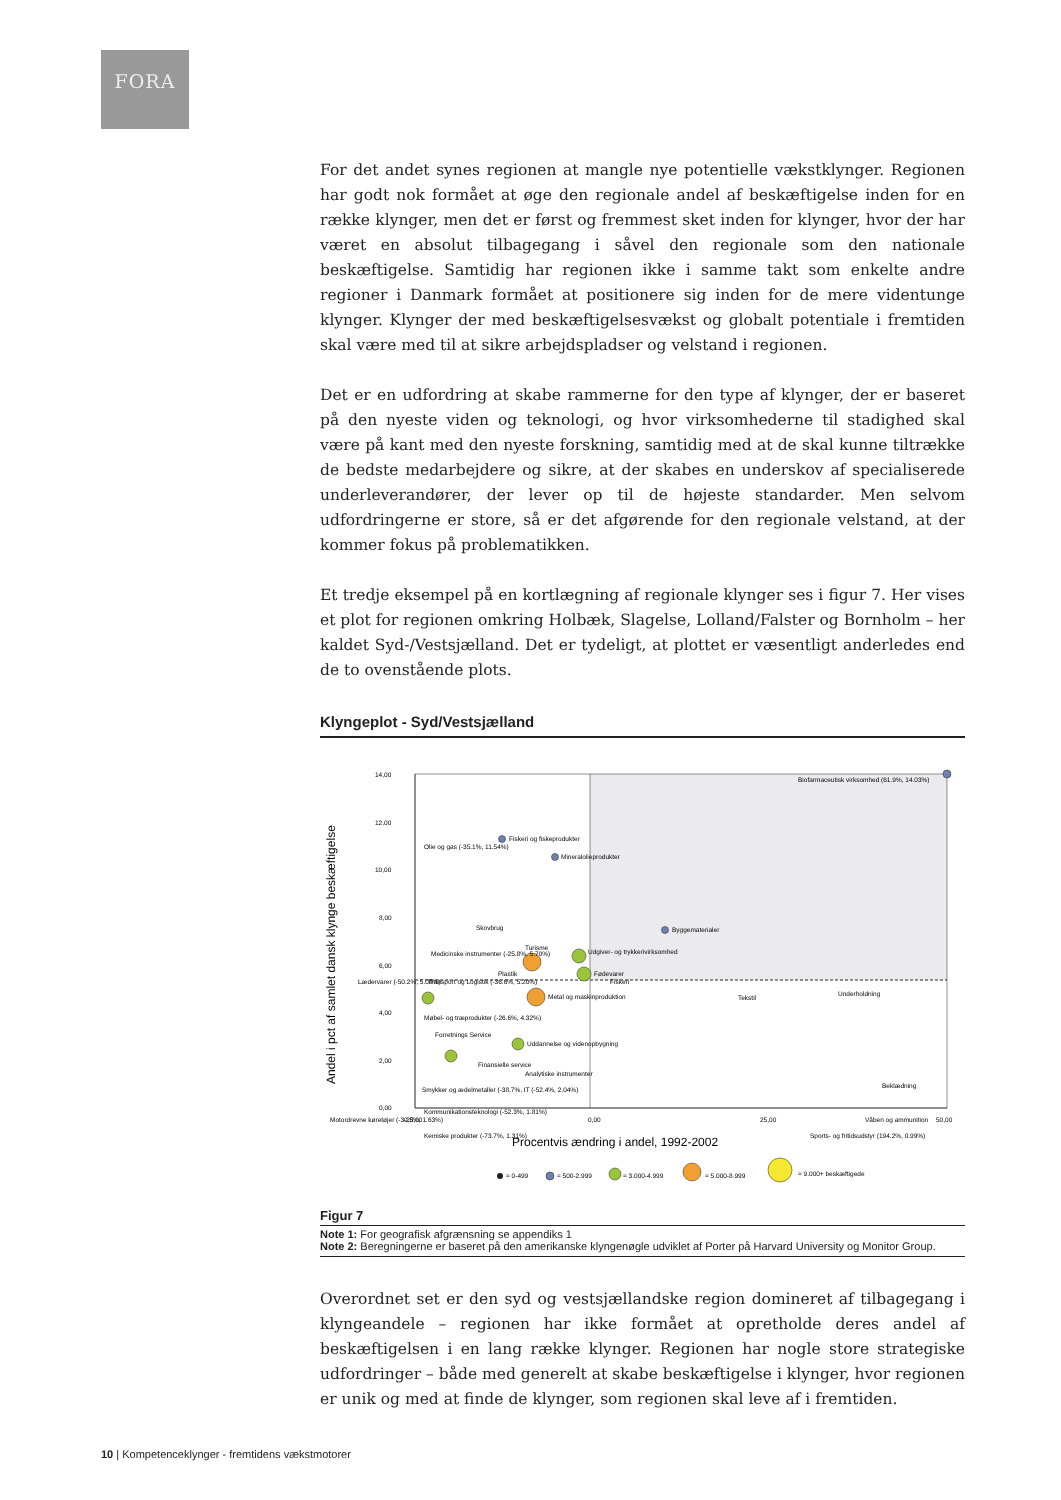FORA
For det andet synes regionen at mangle nye potentielle vækstklynger. Regionen har godt nok formået at øge den regionale andel af beskæftigelse inden for en række klynger, men det er først og fremmest sket inden for klynger, hvor der har været en absolut tilbagegang i såvel den regionale som den nationale beskæftigelse. Samtidig har regionen ikke i samme takt som enkelte andre regioner i Danmark formået at positionere sig inden for de mere videntunge klynger. Klynger der med beskæftigelsesvækst og globalt potentiale i fremtiden skal være med til at sikre arbejdspladser og velstand i regionen.
Det er en udfordring at skabe rammerne for den type af klynger, der er baseret på den nyeste viden og teknologi, og hvor virksomhederne til stadighed skal være på kant med den nyeste forskning, samtidig med at de skal kunne tiltrække de bedste medarbejdere og sikre, at der skabes en underskov af specialiserede underleverandører, der lever op til de højeste standarder. Men selvom udfordringerne er store, så er det afgørende for den regionale velstand, at der kommer fokus på problematikken.
Et tredje eksempel på en kortlægning af regionale klynger ses i figur 7. Her vises et plot for regionen omkring Holbæk, Slagelse, Lolland/Falster og Bornholm – her kaldet Syd-/Vestsjælland. Det er tydeligt, at plottet er væsentligt anderledes end de to ovenstående plots.
Klyngeplot - Syd/Vestsjælland
14,00
12,00
10,00
8,00
6,00
4,00
2,00
0,00
-25,00
0,00
25,00
50,00
Andel i pct af samlet dansk klynge beskæftigelse
Procentvis ændring i andel, 1992-2002
Biofarmaceutisk virksomhed (61.9%, 14.03%)
Fiskeri og fiskeprodukter
Olie og gas (-35.1%, 11.54%)
Mineralolieprodukter
Skovbrug
Byggematerialer
Turisme
Udgiver- og trykkerivirksomhed
Fødevarer
Plastik
Medicinske instrumenter (-25.8%, 5.70%)
Lædervarer (-50.2%, 5.08%)
Transport og Logistik (-36.6%, 5.20%)
Metal og maskinproduktion
Fiskeri
Tekstil
Underholdning
Møbel- og træprodukter (-26.6%, 4.32%)
Forretnings Service
Uddannelse og videnopbygning
Finansielle service
Analytiske instrumenter
Beklædning
Smykker og ædelmetaller (-38.7%, IT (-52.4%, 2.04%)
Kommunikationsteknologi (-52.3%, 1.81%)
Motordrevne køretøjer (-30.8%, 1.63%)
Våben og ammunition
Kemiske produkter (-73.7%, 1.31%)
Sports- og fritidsudstyr (194.2%, 0.99%)
= 0-499
= 500-2.999
= 3.000-4.999
= 5.000-8.999
= 9.000+ beskæftigede
Figur 7
Note 1: For geografisk afgrænsning se appendiks 1
Note 2: Beregningerne er baseret på den amerikanske klyngenøgle udviklet af Porter på Harvard University og Monitor Group.
Overordnet set er den syd og vestsjællandske region domineret af tilbagegang i klyngeandele – regionen har ikke formået at opretholde deres andel af beskæftigelsen i en lang række klynger. Regionen har nogle store strategiske udfordringer – både med generelt at skabe beskæftigelse i klynger, hvor regionen er unik og med at finde de klynger, som regionen skal leve af i fremtiden.
10 | Kompetenceklynger - fremtidens vækstmotorer